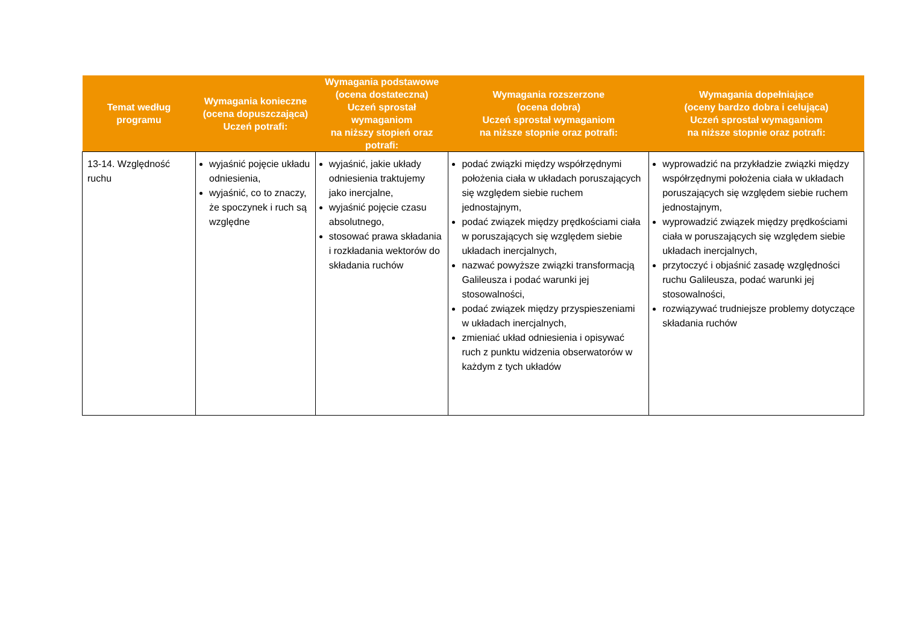| Temat według programu | Wymagania konieczne (ocena dopuszczająca) Uczeń potrafi: | Wymagania podstawowe (ocena dostateczna) Uczeń sprostał wymaganiom na niższy stopień oraz potrafi: | Wymagania rozszerzone (ocena dobra) Uczeń sprostał wymaganiom na niższe stopnie oraz potrafi: | Wymagania dopełniające (oceny bardzo dobra i celująca) Uczeń sprostał wymaganiom na niższe stopnie oraz potrafi: |
| --- | --- | --- | --- | --- |
| 13-14. Względność ruchu | wyjaśnić pojęcie układu odniesienia, wyjaśnić, co to znaczy, że spoczynek i ruch są względne | wyjaśnić, jakie układy odniesienia traktujemy jako inercjalne, wyjaśnić pojęcie czasu absolutnego, stosować prawa składania i rozkładania wektorów do składania ruchów | podać związki między współrzędnymi położenia ciała w układach poruszających się względem siebie ruchem jednostajnym, podać związek między prędkościami ciała w poruszających się względem siebie układach inercjalnych, nazwać powyższe związki transformacją Galileusza i podać warunki jej stosowalności, podać związek między przyspieszeniami w układach inercjalnych, zmieniać układ odniesienia i opisywać ruch z punktu widzenia obserwatorów w każdym z tych układów | wyprowadzić na przykładzie związki między współrzędnymi położenia ciała w układach poruszających się względem siebie ruchem jednostajnym, wyprowadzić związek między prędkościami ciała w poruszających się względem siebie układach inercjalnych, przytoczyć i objaśnić zasadę względności ruchu Galileusza, podać warunki jej stosowalności, rozwiązywać trudniejsze problemy dotyczące składania ruchów |